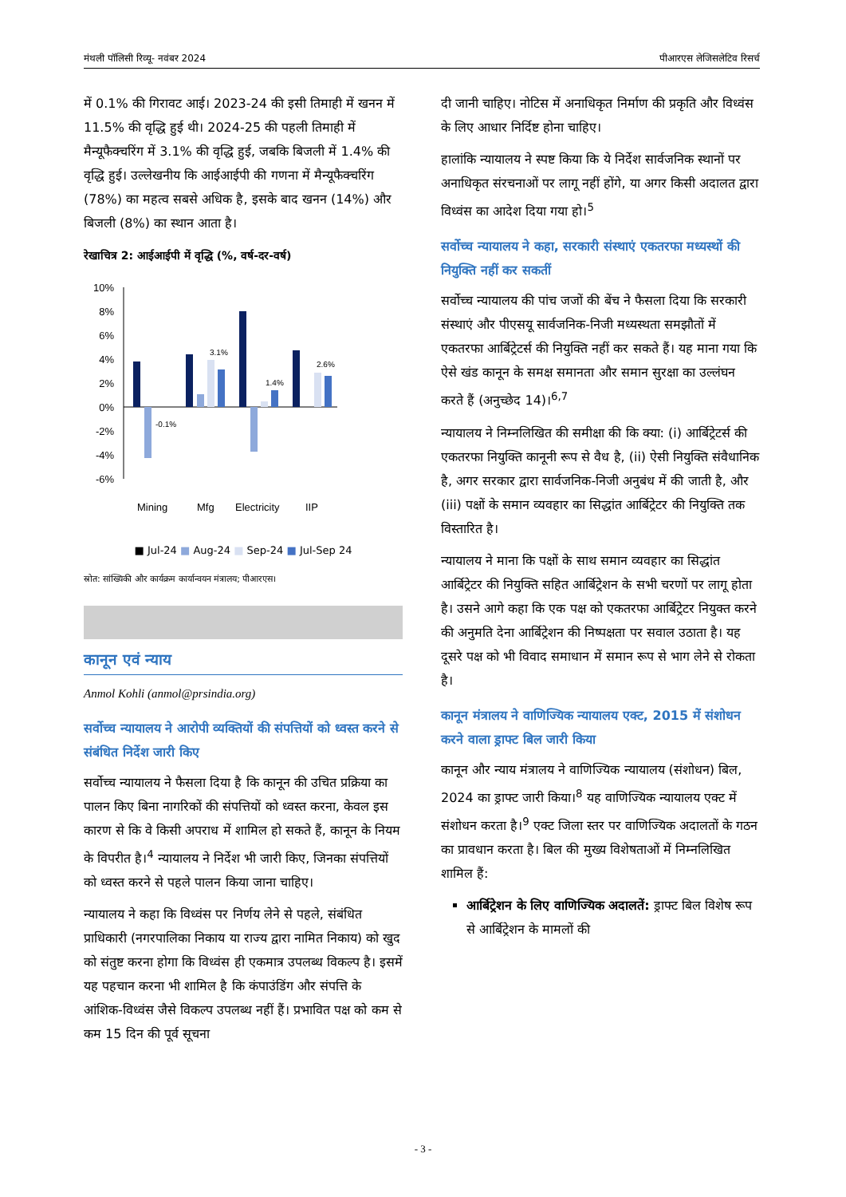मंथली पॉलिसी रिव्यू- नवंबर 2024 पीआरएस लेजिसलेटिव रिसर्च
में 0.1% की गिरावट आई। 2023-24 की इसी तिमाही में खनन में 11.5% की वृद्धि हुई थी। 2024-25 की पहली तिमाही में मैन्यूफैक्चरिंग में 3.1% की वृद्धि हुई, जबकि बिजली में 1.4% की वृद्धि हुई। उल्लेखनीय कि आईआईपी की गणना में मैन्यूफैक्चरिंग (78%) का महत्व सबसे अधिक है, इसके बाद खनन (14%) और बिजली (8%) का स्थान आता है।
रेखाचित्र 2: आईआईपी में वृद्धि (%, वर्ष-दर-वर्ष)
10%
8%
6%
4%
2%
0%
-2%
-4%
-6%
-0.1%
3.1%
1.4%
2.6%
Mining
Mfg
Electricity
IIP
■ Jul-24 ■ Aug-24 ■ Sep-24 ■ Jul-Sep 24
स्रोत: सांख्यिकी और कार्यक्रम कार्यान्वयन मंत्रालय; पीआरएस।
कानून एवं न्याय
Anmol Kohli (anmol@prsindia.org)
सर्वोच्च न्यायालय ने आरोपी व्यक्तियों की संपत्तियों को ध्वस्त करने से संबंधित निर्देश जारी किए
सर्वोच्च न्यायालय ने फैसला दिया है कि कानून की उचित प्रक्रिया का पालन किए बिना नागरिकों की संपत्तियों को ध्वस्त करना, केवल इस कारण से कि वे किसी अपराध में शामिल हो सकते हैं, कानून के नियम के विपरीत है।<sup>4</sup> न्यायालय ने निर्देश भी जारी किए, जिनका संपत्तियों को ध्वस्त करने से पहले पालन किया जाना चाहिए।
न्यायालय ने कहा कि विध्वंस पर निर्णय लेने से पहले, संबंधित प्राधिकारी (नगरपालिका निकाय या राज्य द्वारा नामित निकाय) को खुद को संतुष्ट करना होगा कि विध्वंस ही एकमात्र उपलब्ध विकल्प है। इसमें यह पहचान करना भी शामिल है कि कंपाउंडिंग और संपत्ति के आंशिक-विध्वंस जैसे विकल्प उपलब्ध नहीं हैं। प्रभावित पक्ष को कम से कम 15 दिन की पूर्व सूचना
दी जानी चाहिए। नोटिस में अनाधिकृत निर्माण की प्रकृति और विध्वंस के लिए आधार निर्दिष्ट होना चाहिए।
हालांकि न्यायालय ने स्पष्ट किया कि ये निर्देश सार्वजनिक स्थानों पर अनाधिकृत संरचनाओं पर लागू नहीं होंगे, या अगर किसी अदालत द्वारा विध्वंस का आदेश दिया गया हो।<sup>5</sup>
सर्वोच्च न्यायालय ने कहा, सरकारी संस्थाएं एकतरफा मध्यस्थों की नियुक्ति नहीं कर सकतीं
सर्वोच्च न्यायालय की पांच जजों की बेंच ने फैसला दिया कि सरकारी संस्थाएं और पीएसयू सार्वजनिक-निजी मध्यस्थता समझौतों में एकतरफा आर्बिट्रेटर्स की नियुक्ति नहीं कर सकते हैं। यह माना गया कि ऐसे खंड कानून के समक्ष समानता और समान सुरक्षा का उल्लंघन करते हैं (अनुच्छेद 14)।<sup>6,7</sup>
न्यायालय ने निम्नलिखित की समीक्षा की कि क्या: (i) आर्बिट्रेटर्स की एकतरफा नियुक्ति कानूनी रूप से वैध है, (ii) ऐसी नियुक्ति संवैधानिक है, अगर सरकार द्वारा सार्वजनिक-निजी अनुबंध में की जाती है, और (iii) पक्षों के समान व्यवहार का सिद्धांत आर्बिट्रेटर की नियुक्ति तक विस्तारित है।
न्यायालय ने माना कि पक्षों के साथ समान व्यवहार का सिद्धांत आर्बिट्रेटर की नियुक्ति सहित आर्बिट्रेशन के सभी चरणों पर लागू होता है। उसने आगे कहा कि एक पक्ष को एकतरफा आर्बिट्रेटर नियुक्त करने की अनुमति देना आर्बिट्रेशन की निष्पक्षता पर सवाल उठाता है। यह दूसरे पक्ष को भी विवाद समाधान में समान रूप से भाग लेने से रोकता है।
कानून मंत्रालय ने वाणिज्यिक न्यायालय एक्ट, 2015 में संशोधन करने वाला ड्राफ्ट बिल जारी किया
कानून और न्याय मंत्रालय ने वाणिज्यिक न्यायालय (संशोधन) बिल, 2024 का ड्राफ्ट जारी किया।<sup>8</sup> यह वाणिज्यिक न्यायालय एक्ट में संशोधन करता है।<sup>9</sup> एक्ट जिला स्तर पर वाणिज्यिक अदालतों के गठन का प्रावधान करता है। बिल की मुख्य विशेषताओं में निम्नलिखित शामिल हैं:
आर्बिट्रेशन के लिए वाणिज्यिक अदालतें: ड्राफ्ट बिल विशेष रूप से आर्बिट्रेशन के मामलों की
- 3 -